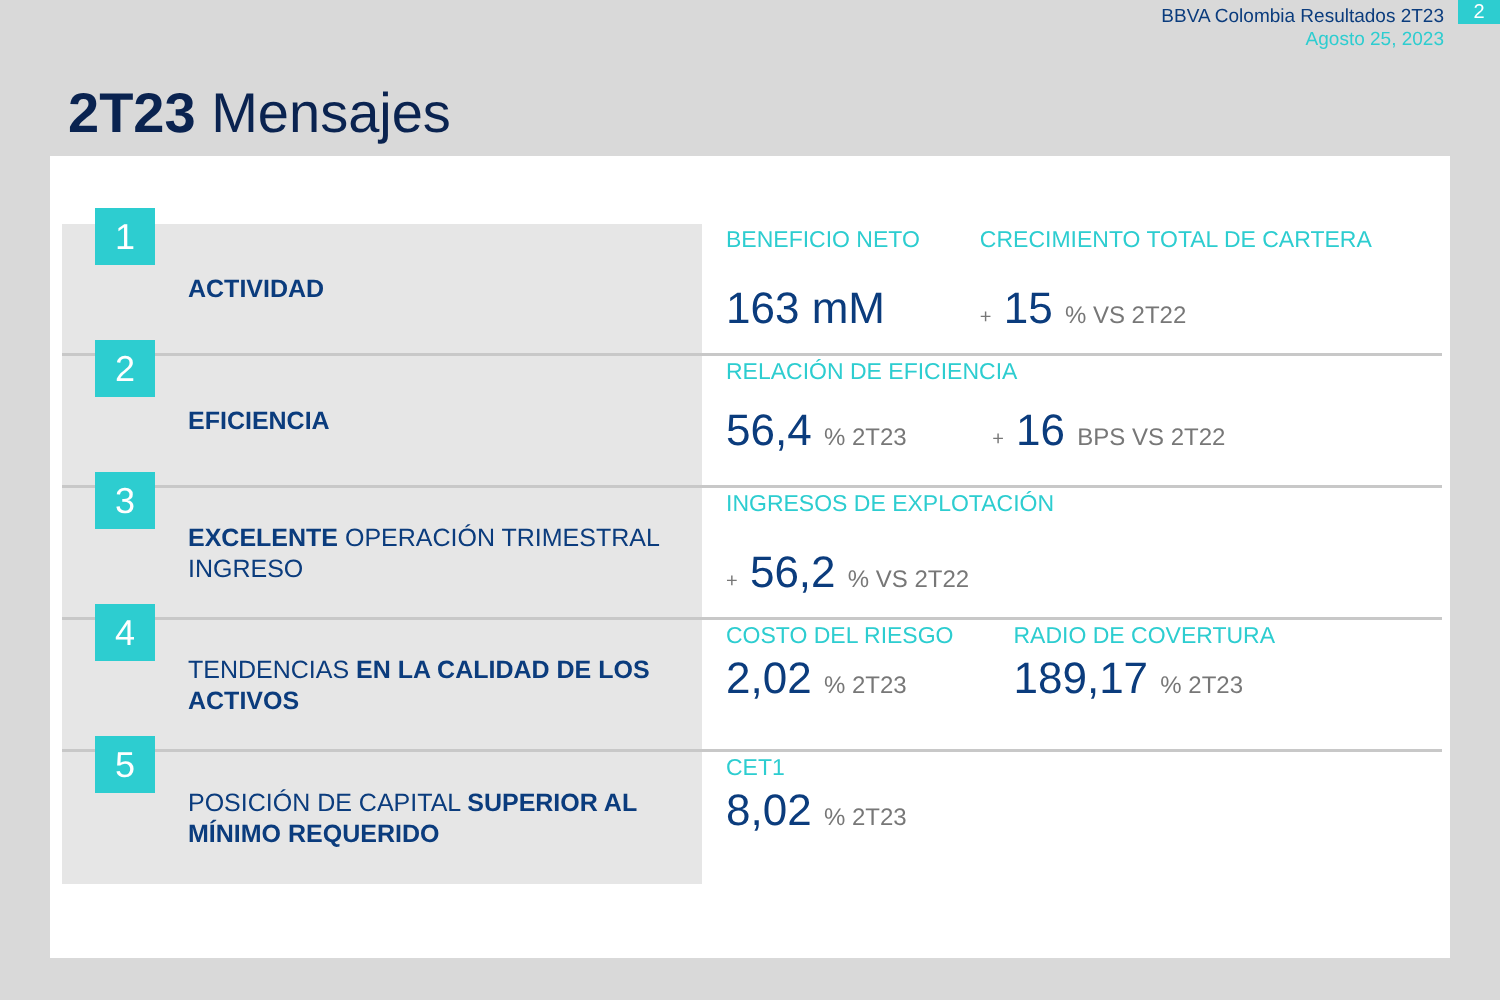BBVA Colombia Resultados 2T23
Agosto 25, 2023
2
2T23 Mensajes
1
ACTIVIDAD
BENEFICIO NETO
163 mM
CRECIMIENTO TOTAL DE CARTERA
+ 15 % VS 2T22
2
EFICIENCIA
RELACIÓN DE EFICIENCIA
56,4 % 2T23 + 16 BPS VS 2T22
3
EXCELENTE OPERACIÓN TRIMESTRAL
INGRESO
INGRESOS DE EXPLOTACIÓN
+ 56,2 % VS 2T22
4
TENDENCIAS EN LA CALIDAD DE LOS ACTIVOS
COSTO DEL RIESGO
2,02 % 2T23
RADIO DE COVERTURA
189,17 % 2T23
5
POSICIÓN DE CAPITAL SUPERIOR AL MÍNIMO REQUERIDO
CET1
8,02 % 2T23